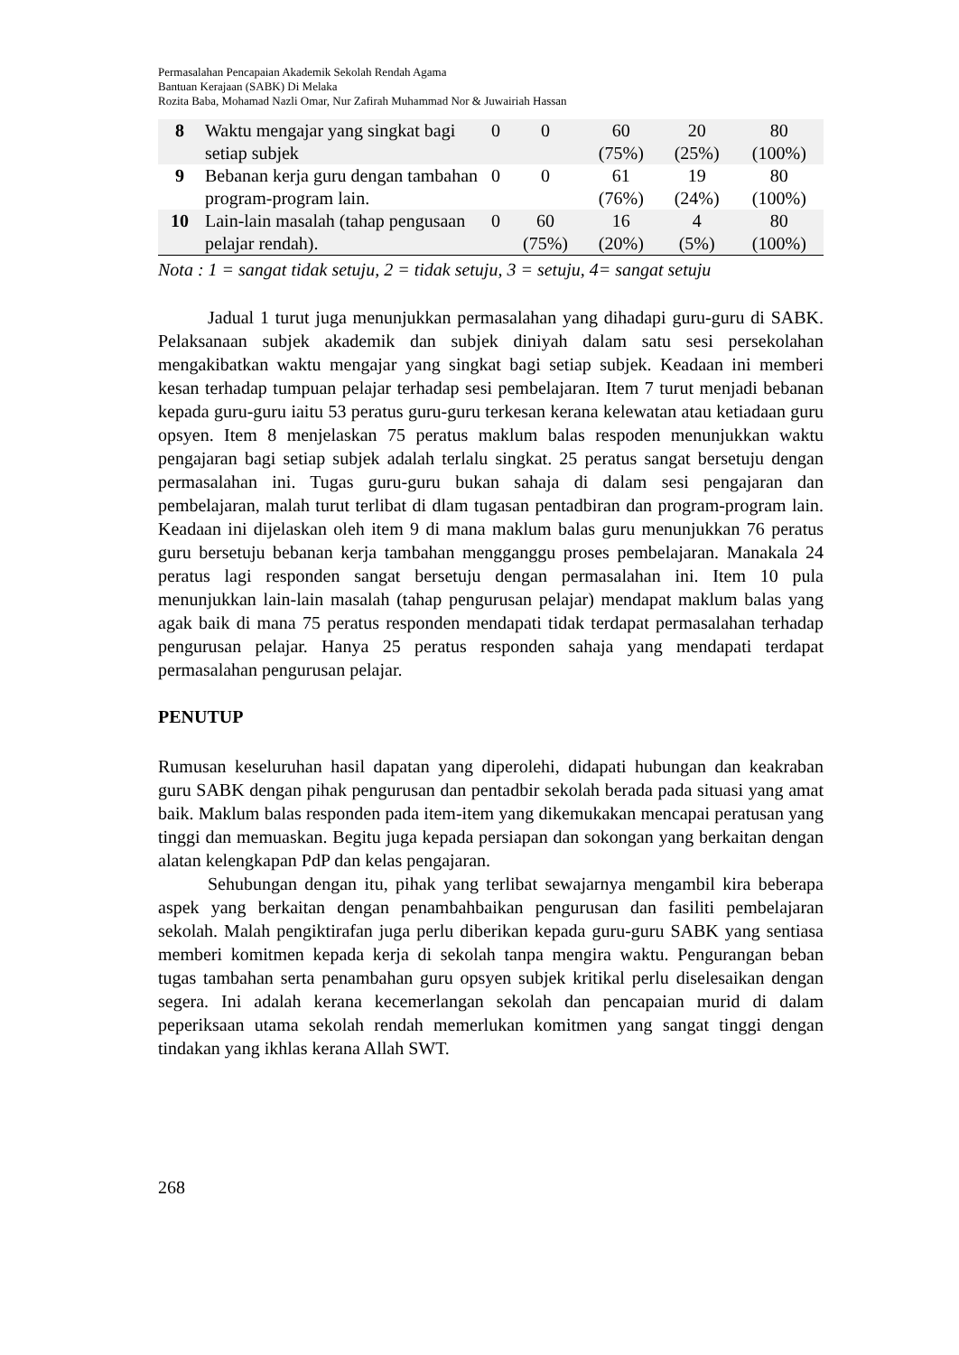Permasalahan Pencapaian Akademik Sekolah Rendah Agama
Bantuan Kerajaan (SABK) Di Melaka
Rozita Baba, Mohamad Nazli Omar, Nur Zafirah Muhammad Nor & Juwairiah Hassan
| 8 | Waktu mengajar yang singkat bagi setiap subjek | 0 | 0 | 60 (75%) | 20 (25%) | 80 (100%) |
| 9 | Bebanan kerja guru dengan tambahan program-program lain. | 0 | 0 | 61 (76%) | 19 (24%) | 80 (100%) |
| 10 | Lain-lain masalah (tahap pengusaan pelajar rendah). | 0 | 60 (75%) | 16 (20%) | 4 (5%) | 80 (100%) |
Nota : 1 = sangat tidak setuju, 2 = tidak setuju, 3 = setuju, 4= sangat setuju
Jadual 1 turut juga menunjukkan permasalahan yang dihadapi guru-guru di SABK. Pelaksanaan subjek akademik dan subjek diniyah dalam satu sesi persekolahan mengakibatkan waktu mengajar yang singkat bagi setiap subjek. Keadaan ini memberi kesan terhadap tumpuan pelajar terhadap sesi pembelajaran. Item 7 turut menjadi bebanan kepada guru-guru iaitu 53 peratus guru-guru terkesan kerana kelewatan atau ketiadaan guru opsyen. Item 8 menjelaskan 75 peratus maklum balas respoden menunjukkan waktu pengajaran bagi setiap subjek adalah terlalu singkat. 25 peratus sangat bersetuju dengan permasalahan ini. Tugas guru-guru bukan sahaja di dalam sesi pengajaran dan pembelajaran, malah turut terlibat di dlam tugasan pentadbiran dan program-program lain. Keadaan ini dijelaskan oleh item 9 di mana maklum balas guru menunjukkan 76 peratus guru bersetuju bebanan kerja tambahan mengganggu proses pembelajaran. Manakala 24 peratus lagi responden sangat bersetuju dengan permasalahan ini. Item 10 pula menunjukkan lain-lain masalah (tahap pengurusan pelajar) mendapat maklum balas yang agak baik di mana 75 peratus responden mendapati tidak terdapat permasalahan terhadap pengurusan pelajar. Hanya 25 peratus responden sahaja yang mendapati terdapat permasalahan pengurusan pelajar.
PENUTUP
Rumusan keseluruhan hasil dapatan yang diperolehi, didapati hubungan dan keakraban guru SABK dengan pihak pengurusan dan pentadbir sekolah berada pada situasi yang amat baik. Maklum balas responden pada item-item yang dikemukakan mencapai peratusan yang tinggi dan memuaskan. Begitu juga kepada persiapan dan sokongan yang berkaitan dengan alatan kelengkapan PdP dan kelas pengajaran.
Sehubungan dengan itu, pihak yang terlibat sewajarnya mengambil kira beberapa aspek yang berkaitan dengan penambahbaikan pengurusan dan fasiliti pembelajaran sekolah. Malah pengiktirafan juga perlu diberikan kepada guru-guru SABK yang sentiasa memberi komitmen kepada kerja di sekolah tanpa mengira waktu. Pengurangan beban tugas tambahan serta penambahan guru opsyen subjek kritikal perlu diselesaikan dengan segera. Ini adalah kerana kecemerlangan sekolah dan pencapaian murid di dalam peperiksaan utama sekolah rendah memerlukan komitmen yang sangat tinggi dengan tindakan yang ikhlas kerana Allah SWT.
268